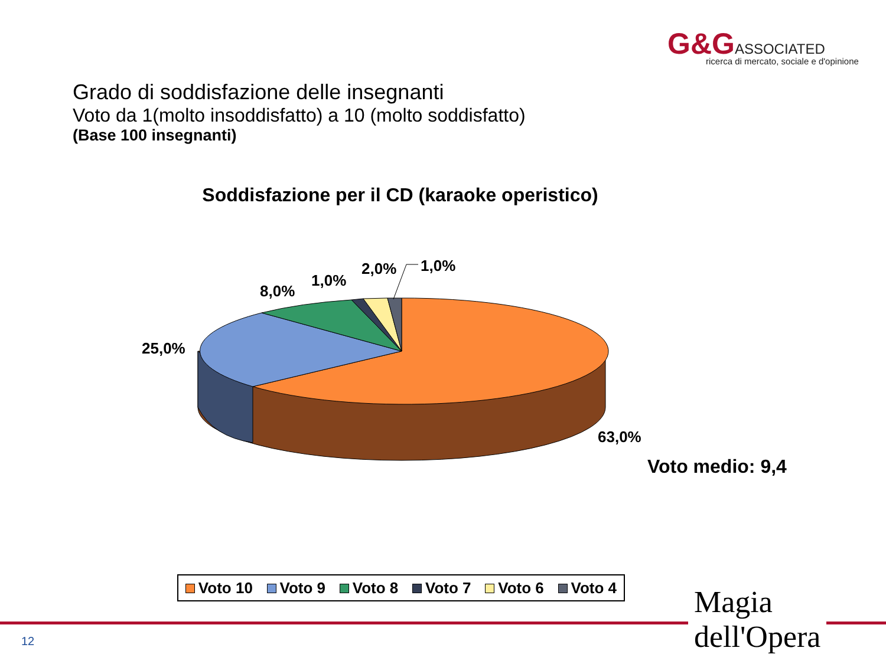G&G ASSOCIATED
ricerca di mercato, sociale e d'opinione
Grado di soddisfazione delle insegnanti
Voto da 1(molto insoddisfatto) a 10 (molto soddisfatto)
(Base 100 insegnanti)
Soddisfazione per il CD (karaoke operistico)
25,0%
8,0%
1,0%
2,0% 1,0%
63,0%
Voto medio: 9,4
Voto 10 Voto 9 Voto 8 Voto 7 Voto 6 Voto 4
12
Magia
dell'Opera